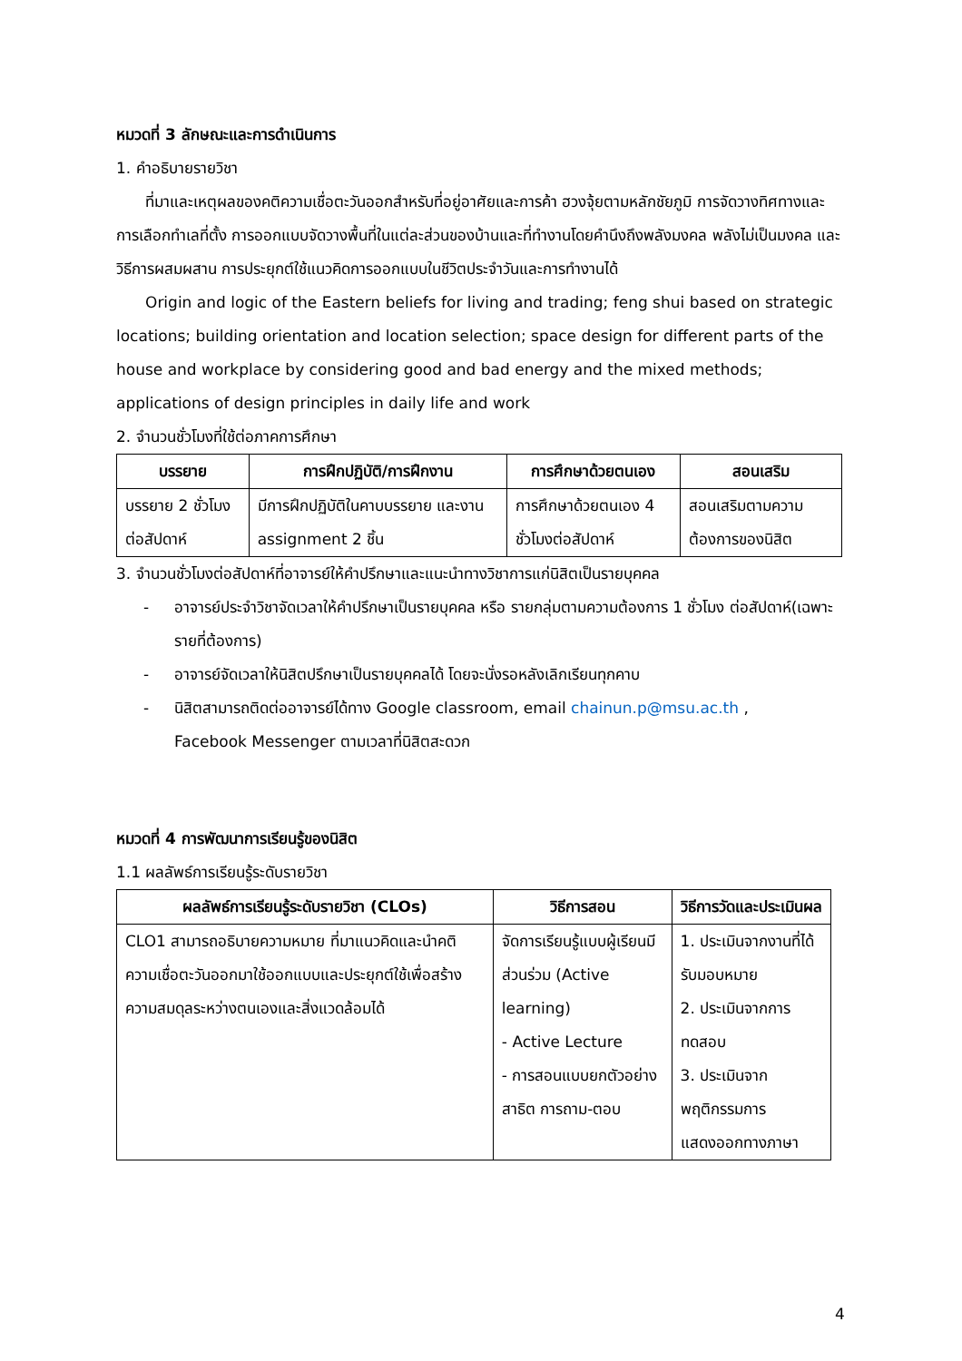หมวดที่ 3 ลักษณะและการดำเนินการ
1. คำอธิบายรายวิชา
ที่มาและเหตุผลของคติความเชื่อตะวันออกสำหรับที่อยู่อาศัยและการค้า ฮวงจุ้ยตามหลักชัยภูมิ การจัดวางทิศทางและการเลือกทำเลที่ตั้ง การออกแบบจัดวางพื้นที่ในแต่ละส่วนของบ้านและที่ทำงานโดยคำนึงถึงพลังมงคล พลังไม่เป็นมงคล และวิธีการผสมผสาน การประยุกต์ใช้แนวคิดการออกแบบในชีวิตประจำวันและการทำงานได้
Origin and logic of the Eastern beliefs for living and trading; feng shui based on strategic locations; building orientation and location selection; space design for different parts of the house and workplace by considering good and bad energy and the mixed methods; applications of design principles in daily life and work
2. จำนวนชั่วโมงที่ใช้ต่อภาคการศึกษา
| บรรยาย | การฝึกปฏิบัติ/การฝึกงาน | การศึกษาด้วยตนเอง | สอนเสริม |
| --- | --- | --- | --- |
| บรรยาย 2 ชั่วโมงต่อสัปดาห์ | มีการฝึกปฏิบัติในคาบบรรยาย และงาน assignment 2 ชิ้น | การศึกษาด้วยตนเอง 4 ชั่วโมงต่อสัปดาห์ | สอนเสริมตามความต้องการของนิสิต |
3. จำนวนชั่วโมงต่อสัปดาห์ที่อาจารย์ให้คำปรึกษาและแนะนำทางวิชาการแก่นิสิตเป็นรายบุคคล
- อาจารย์ประจำวิชาจัดเวลาให้คำปรึกษาเป็นรายบุคคล หรือ รายกลุ่มตามความต้องการ 1 ชั่วโมง ต่อสัปดาห์(เฉพาะรายที่ต้องการ)
- อาจารย์จัดเวลาให้นิสิตปรึกษาเป็นรายบุคคลได้ โดยจะนั่งรอหลังเลิกเรียนทุกคาบ
- นิสิตสามารถติดต่ออาจารย์ได้ทาง Google classroom, email chainun.p@msu.ac.th ,
Facebook Messenger ตามเวลาที่นิสิตสะดวก
หมวดที่ 4 การพัฒนาการเรียนรู้ของนิสิต
1.1 ผลลัพธ์การเรียนรู้ระดับรายวิชา
| ผลลัพธ์การเรียนรู้ระดับรายวิชา (CLOs) | วิธีการสอน | วิธีการวัดและประเมินผล |
| --- | --- | --- |
| CLO1 สามารถอธิบายความหมาย ที่มาแนวคิดและนำคติความเชื่อตะวันออกมาใช้ออกแบบและประยุกต์ใช้เพื่อสร้างความสมดุลระหว่างตนเองและสิ่งแวดล้อมได้ | จัดการเรียนรู้แบบผู้เรียนมีส่วนร่วม (Active learning) - Active Lecture - การสอนแบบยกตัวอย่าง สาธิต การถาม-ตอบ | 1. ประเมินจากงานที่ได้รับมอบหมาย 2. ประเมินจากการทดสอบ 3. ประเมินจากพฤติกรรมการแสดงออกทางภาษา |
4